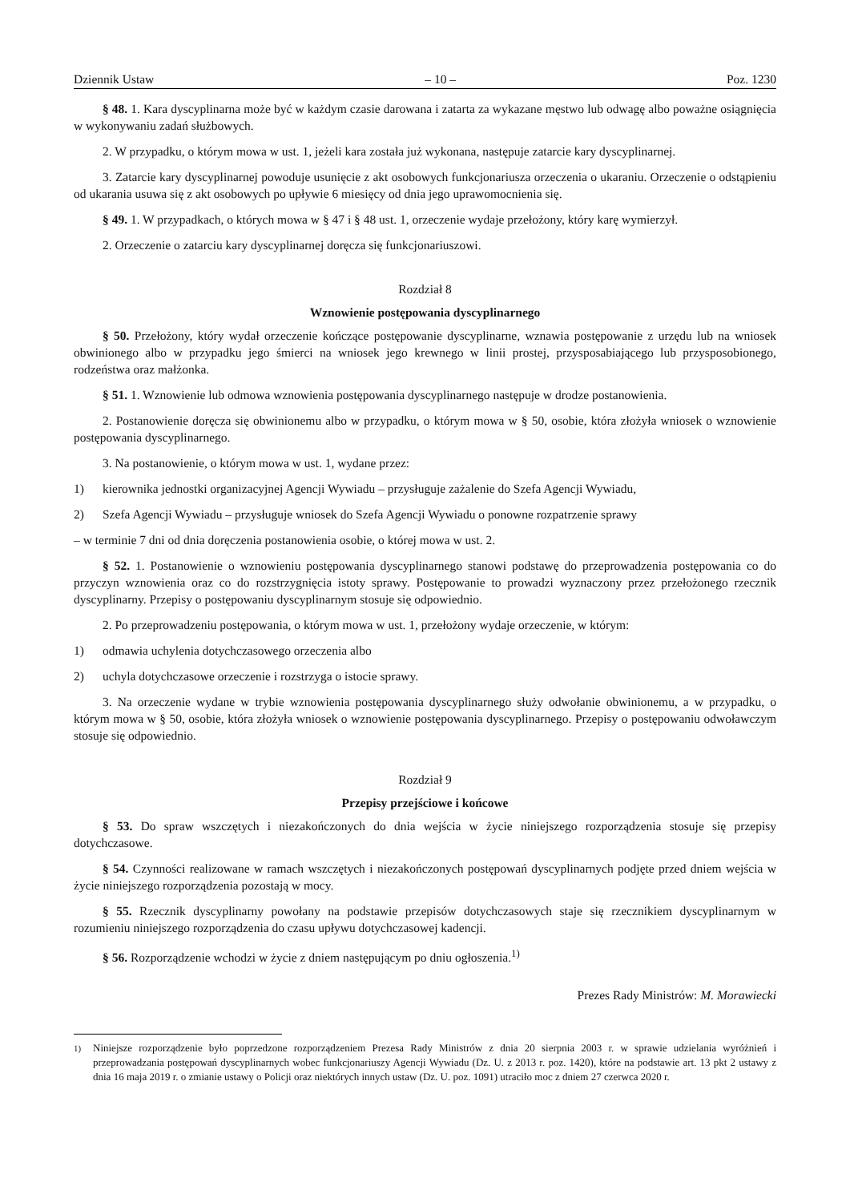Dziennik Ustaw – 10 – Poz. 1230
§ 48. 1. Kara dyscyplinarna może być w każdym czasie darowana i zatarta za wykazane męstwo lub odwagę albo poważne osiągnięcia w wykonywaniu zadań służbowych.
2. W przypadku, o którym mowa w ust. 1, jeżeli kara została już wykonana, następuje zatarcie kary dyscyplinarnej.
3. Zatarcie kary dyscyplinarnej powoduje usunięcie z akt osobowych funkcjonariusza orzeczenia o ukaraniu. Orzeczenie o odstąpieniu od ukarania usuwa się z akt osobowych po upływie 6 miesięcy od dnia jego uprawomocnienia się.
§ 49. 1. W przypadkach, o których mowa w § 47 i § 48 ust. 1, orzeczenie wydaje przełożony, który karę wymierzył.
2. Orzeczenie o zatarciu kary dyscyplinarnej doręcza się funkcjonariuszowi.
Rozdział 8
Wznowienie postępowania dyscyplinarnego
§ 50. Przełożony, który wydał orzeczenie kończące postępowanie dyscyplinarne, wznawia postępowanie z urzędu lub na wniosek obwinionego albo w przypadku jego śmierci na wniosek jego krewnego w linii prostej, przysposabiającego lub przysposobionego, rodzeństwa oraz małżonka.
§ 51. 1. Wznowienie lub odmowa wznowienia postępowania dyscyplinarnego następuje w drodze postanowienia.
2. Postanowienie doręcza się obwinionemu albo w przypadku, o którym mowa w § 50, osobie, która złożyła wniosek o wznowienie postępowania dyscyplinarnego.
3. Na postanowienie, o którym mowa w ust. 1, wydane przez:
1) kierownika jednostki organizacyjnej Agencji Wywiadu – przysługuje zażalenie do Szefa Agencji Wywiadu,
2) Szefa Agencji Wywiadu – przysługuje wniosek do Szefa Agencji Wywiadu o ponowne rozpatrzenie sprawy
– w terminie 7 dni od dnia doręczenia postanowienia osobie, o której mowa w ust. 2.
§ 52. 1. Postanowienie o wznowieniu postępowania dyscyplinarnego stanowi podstawę do przeprowadzenia postępowania co do przyczyn wznowienia oraz co do rozstrzygnięcia istoty sprawy. Postępowanie to prowadzi wyznaczony przez przełożonego rzecznik dyscyplinarny. Przepisy o postępowaniu dyscyplinarnym stosuje się odpowiednio.
2. Po przeprowadzeniu postępowania, o którym mowa w ust. 1, przełożony wydaje orzeczenie, w którym:
1) odmawia uchylenia dotychczasowego orzeczenia albo
2) uchyla dotychczasowe orzeczenie i rozstrzyga o istocie sprawy.
3. Na orzeczenie wydane w trybie wznowienia postępowania dyscyplinarnego służy odwołanie obwinionemu, a w przypadku, o którym mowa w § 50, osobie, która złożyła wniosek o wznowienie postępowania dyscyplinarnego. Przepisy o postępowaniu odwoławczym stosuje się odpowiednio.
Rozdział 9
Przepisy przejściowe i końcowe
§ 53. Do spraw wszczętych i niezakończonych do dnia wejścia w życie niniejszego rozporządzenia stosuje się przepisy dotychczasowe.
§ 54. Czynności realizowane w ramach wszczętych i niezakończonych postępowań dyscyplinarnych podjęte przed dniem wejścia w życie niniejszego rozporządzenia pozostają w mocy.
§ 55. Rzecznik dyscyplinarny powołany na podstawie przepisów dotychczasowych staje się rzecznikiem dyscyplinarnym w rozumieniu niniejszego rozporządzenia do czasu upływu dotychczasowej kadencji.
§ 56. Rozporządzenie wchodzi w życie z dniem następującym po dniu ogłoszenia.<sup>1)</sup>
Prezes Rady Ministrów: M. Morawiecki
<sup>1)</sup> Niniejsze rozporządzenie było poprzedzone rozporządzeniem Prezesa Rady Ministrów z dnia 20 sierpnia 2003 r. w sprawie udzielania wyróżnień i przeprowadzania postępowań dyscyplinarnych wobec funkcjonariuszy Agencji Wywiadu (Dz. U. z 2013 r. poz. 1420), które na podstawie art. 13 pkt 2 ustawy z dnia 16 maja 2019 r. o zmianie ustawy o Policji oraz niektórych innych ustaw (Dz. U. poz. 1091) utraciło moc z dniem 27 czerwca 2020 r.